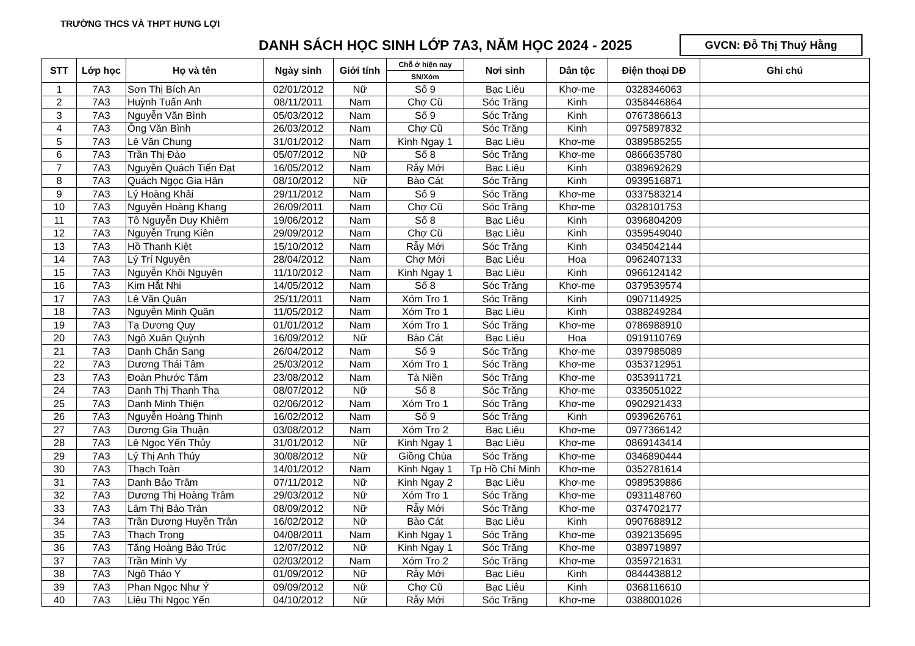TRƯỜNG THCS VÀ THPT HƯNG LỢI
DANH SÁCH HỌC SINH LỚP 7A3, NĂM HỌC 2024 - 2025
GVCN: Đỗ Thị Thuý Hằng
| STT | Lớp học | Họ và tên | Ngày sinh | Giới tính | Chỗ ở hiện nay | Nơi sinh | Dân tộc | Điện thoại DĐ | Ghi chú |
| --- | --- | --- | --- | --- | --- | --- | --- | --- | --- |
| | | | | | SN/Xóm | | | | |
| 1 | 7A3 | Sơn Thị Bích An | 02/01/2012 | Nữ | Số 9 | Bạc Liêu | Khơ-me | 0328346063 | |
| 2 | 7A3 | Huỳnh Tuấn Anh | 08/11/2011 | Nam | Chợ Cũ | Sóc Trăng | Kinh | 0358446864 | |
| 3 | 7A3 | Nguyễn Văn Bình | 05/03/2012 | Nam | Số 9 | Sóc Trăng | Kinh | 0767386613 | |
| 4 | 7A3 | Ông Văn Bình | 26/03/2012 | Nam | Chợ Cũ | Sóc Trăng | Kinh | 0975897832 | |
| 5 | 7A3 | Lê Văn Chung | 31/01/2012 | Nam | Kinh Ngay 1 | Bạc Liêu | Khơ-me | 0389585255 | |
| 6 | 7A3 | Trần Thị Đào | 05/07/2012 | Nữ | Số 8 | Sóc Trăng | Khơ-me | 0866635780 | |
| 7 | 7A3 | Nguyễn Quách Tiến Đạt | 16/05/2012 | Nam | Rẫy Mới | Bạc Liêu | Kinh | 0389692629 | |
| 8 | 7A3 | Quách Ngọc Gia Hân | 08/10/2012 | Nữ | Bào Cát | Sóc Trăng | Kinh | 0939516871 | |
| 9 | 7A3 | Lý Hoàng Khải | 29/11/2012 | Nam | Số 9 | Sóc Trăng | Khơ-me | 0337583214 | |
| 10 | 7A3 | Nguyễn Hoàng Khang | 26/09/2011 | Nam | Chợ Cũ | Sóc Trăng | Khơ-me | 0328101753 | |
| 11 | 7A3 | Tô Nguyễn Duy Khiêm | 19/06/2012 | Nam | Số 8 | Bạc Liêu | Kinh | 0396804209 | |
| 12 | 7A3 | Nguyễn Trung Kiên | 29/09/2012 | Nam | Chợ Cũ | Bạc Liêu | Kinh | 0359549040 | |
| 13 | 7A3 | Hồ Thanh Kiệt | 15/10/2012 | Nam | Rẫy Mới | Sóc Trăng | Kinh | 0345042144 | |
| 14 | 7A3 | Lý Trí Nguyên | 28/04/2012 | Nam | Chợ Mới | Bạc Liêu | Hoa | 0962407133 | |
| 15 | 7A3 | Nguyễn Khôi Nguyên | 11/10/2012 | Nam | Kinh Ngay 1 | Bạc Liêu | Kinh | 0966124142 | |
| 16 | 7A3 | Kim Hắt Nhi | 14/05/2012 | Nam | Số 8 | Sóc Trăng | Khơ-me | 0379539574 | |
| 17 | 7A3 | Lê Văn Quân | 25/11/2011 | Nam | Xóm Tro 1 | Sóc Trăng | Kinh | 0907114925 | |
| 18 | 7A3 | Nguyễn Minh Quân | 11/05/2012 | Nam | Xóm Tro 1 | Bạc Liêu | Kinh | 0388249284 | |
| 19 | 7A3 | Tạ Dương Quy | 01/01/2012 | Nam | Xóm Tro 1 | Sóc Trăng | Khơ-me | 0786988910 | |
| 20 | 7A3 | Ngô Xuân Quỳnh | 16/09/2012 | Nữ | Bào Cát | Bạc Liêu | Hoa | 0919110769 | |
| 21 | 7A3 | Danh Chấn Sang | 26/04/2012 | Nam | Số 9 | Sóc Trăng | Khơ-me | 0397985089 | |
| 22 | 7A3 | Dương Thái Tâm | 25/03/2012 | Nam | Xóm Tro 1 | Sóc Trăng | Khơ-me | 0353712951 | |
| 23 | 7A3 | Đoàn Phước Tâm | 23/08/2012 | Nam | Tà Niền | Sóc Trăng | Khơ-me | 0353911721 | |
| 24 | 7A3 | Danh Thị Thanh Tha | 08/07/2012 | Nữ | Số 8 | Sóc Trăng | Khơ-me | 0335051022 | |
| 25 | 7A3 | Danh Minh Thiện | 02/06/2012 | Nam | Xóm Tro 1 | Sóc Trăng | Khơ-me | 0902921433 | |
| 26 | 7A3 | Nguyễn Hoàng Thịnh | 16/02/2012 | Nam | Số 9 | Sóc Trăng | Kinh | 0939626761 | |
| 27 | 7A3 | Dương Gia Thuận | 03/08/2012 | Nam | Xóm Tro 2 | Bạc Liêu | Khơ-me | 0977366142 | |
| 28 | 7A3 | Lê Ngọc Yến Thủy | 31/01/2012 | Nữ | Kinh Ngay 1 | Bạc Liêu | Khơ-me | 0869143414 | |
| 29 | 7A3 | Lý Thị Anh Thúy | 30/08/2012 | Nữ | Giồng Chùa | Sóc Trăng | Khơ-me | 0346890444 | |
| 30 | 7A3 | Thạch Toàn | 14/01/2012 | Nam | Kinh Ngay 1 | Tp Hồ Chí Minh | Khơ-me | 0352781614 | |
| 31 | 7A3 | Danh Bảo Trâm | 07/11/2012 | Nữ | Kinh Ngay 2 | Bạc Liêu | Khơ-me | 0989539886 | |
| 32 | 7A3 | Dương Thị Hoàng Trâm | 29/03/2012 | Nữ | Xóm Tro 1 | Sóc Trăng | Khơ-me | 0931148760 | |
| 33 | 7A3 | Lâm Thị Bảo Trân | 08/09/2012 | Nữ | Rẫy Mới | Sóc Trăng | Khơ-me | 0374702177 | |
| 34 | 7A3 | Trần Dương Huyền Trân | 16/02/2012 | Nữ | Bào Cát | Bạc Liêu | Kinh | 0907688912 | |
| 35 | 7A3 | Thạch Trọng | 04/08/2011 | Nam | Kinh Ngay 1 | Sóc Trăng | Khơ-me | 0392135695 | |
| 36 | 7A3 | Tăng Hoàng Bảo Trúc | 12/07/2012 | Nữ | Kinh Ngay 1 | Sóc Trăng | Khơ-me | 0389719897 | |
| 37 | 7A3 | Trần Minh Vy | 02/03/2012 | Nam | Xóm Tro 2 | Sóc Trăng | Khơ-me | 0359721631 | |
| 38 | 7A3 | Ngô Thảo Y | 01/09/2012 | Nữ | Rẫy Mới | Bạc Liêu | Kinh | 0844438812 | |
| 39 | 7A3 | Phan Ngọc Như Ý | 09/09/2012 | Nữ | Chợ Cũ | Bạc Liêu | Kinh | 0368116610 | |
| 40 | 7A3 | Liêu Thị Ngọc Yến | 04/10/2012 | Nữ | Rẫy Mới | Sóc Trăng | Khơ-me | 0388001026 | |